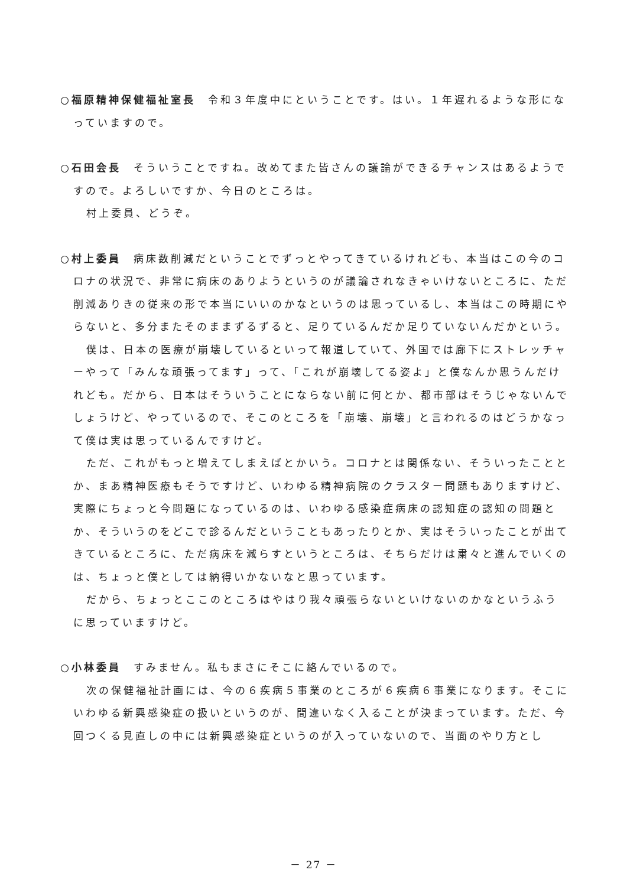○福原精神保健福祉室長　令和３年度中にということです。はい。１年遅れるような形になっていますので。
○石田会長　そういうことですね。改めてまた皆さんの議論ができるチャンスはあるようですので。よろしいですか、今日のところは。
村上委員、どうぞ。
○村上委員　病床数削減だということでずっとやってきているけれども、本当はこの今のコロナの状況で、非常に病床のありようというのが議論されなきゃいけないところに、ただ削減ありきの従来の形で本当にいいのかなというのは思っているし、本当はこの時期にやらないと、多分またそのままずるずると、足りているんだか足りていないんだかという。
僕は、日本の医療が崩壊しているといって報道していて、外国では廊下にストレッチャーやって「みんな頑張ってます」って、「これが崩壊してる姿よ」と僕なんか思うんだけれども。だから、日本はそういうことにならない前に何とか、都市部はそうじゃないんでしょうけど、やっているので、そこのところを「崩壊、崩壊」と言われるのはどうかなって僕は実は思っているんですけど。
ただ、これがもっと増えてしまえばとかいう。コロナとは関係ない、そういったこととか、まあ精神医療もそうですけど、いわゆる精神病院のクラスター問題もありますけど、実際にちょっと今問題になっているのは、いわゆる感染症病床の認知症の認知の問題とか、そういうのをどこで診るんだということもあったりとか、実はそういったことが出てきているところに、ただ病床を減らすというところは、そちらだけは粛々と進んでいくのは、ちょっと僕としては納得いかないなと思っています。
だから、ちょっとここのところはやはり我々頑張らないといけないのかなというふうに思っていますけど。
○小林委員　すみません。私もまさにそこに絡んでいるので。
次の保健福祉計画には、今の６疾病５事業のところが６疾病６事業になります。そこにいわゆる新興感染症の扱いというのが、間違いなく入ることが決まっています。ただ、今回つくる見直しの中には新興感染症というのが入っていないので、当面のやり方とし
－ 27 －